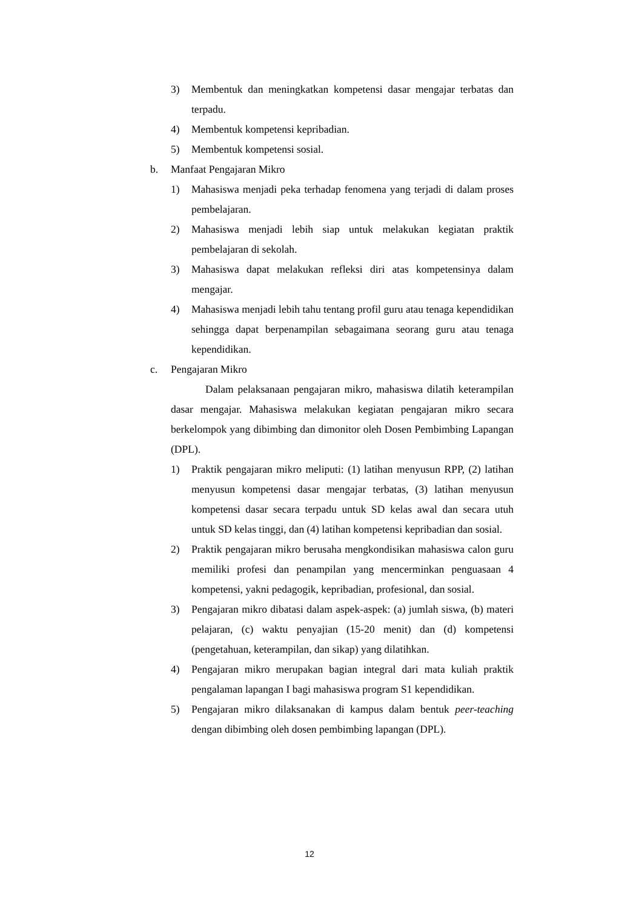3) Membentuk dan meningkatkan kompetensi dasar mengajar terbatas dan terpadu.
4) Membentuk kompetensi kepribadian.
5) Membentuk kompetensi sosial.
b. Manfaat Pengajaran Mikro
1) Mahasiswa menjadi peka terhadap fenomena yang terjadi di dalam proses pembelajaran.
2) Mahasiswa menjadi lebih siap untuk melakukan kegiatan praktik pembelajaran di sekolah.
3) Mahasiswa dapat melakukan refleksi diri atas kompetensinya dalam mengajar.
4) Mahasiswa menjadi lebih tahu tentang profil guru atau tenaga kependidikan sehingga dapat berpenampilan sebagaimana seorang guru atau tenaga kependidikan.
c. Pengajaran Mikro
Dalam pelaksanaan pengajaran mikro, mahasiswa dilatih keterampilan dasar mengajar. Mahasiswa melakukan kegiatan pengajaran mikro secara berkelompok yang dibimbing dan dimonitor oleh Dosen Pembimbing Lapangan (DPL).
1) Praktik pengajaran mikro meliputi: (1) latihan menyusun RPP, (2) latihan menyusun kompetensi dasar mengajar terbatas, (3) latihan menyusun kompetensi dasar secara terpadu untuk SD kelas awal dan secara utuh untuk SD kelas tinggi, dan (4) latihan kompetensi kepribadian dan sosial.
2) Praktik pengajaran mikro berusaha mengkondisikan mahasiswa calon guru memiliki profesi dan penampilan yang mencerminkan penguasaan 4 kompetensi, yakni pedagogik, kepribadian, profesional, dan sosial.
3) Pengajaran mikro dibatasi dalam aspek-aspek: (a) jumlah siswa, (b) materi pelajaran, (c) waktu penyajian (15-20 menit) dan (d) kompetensi (pengetahuan, keterampilan, dan sikap) yang dilatihkan.
4) Pengajaran mikro merupakan bagian integral dari mata kuliah praktik pengalaman lapangan I bagi mahasiswa program S1 kependidikan.
5) Pengajaran mikro dilaksanakan di kampus dalam bentuk peer-teaching dengan dibimbing oleh dosen pembimbing lapangan (DPL).
12